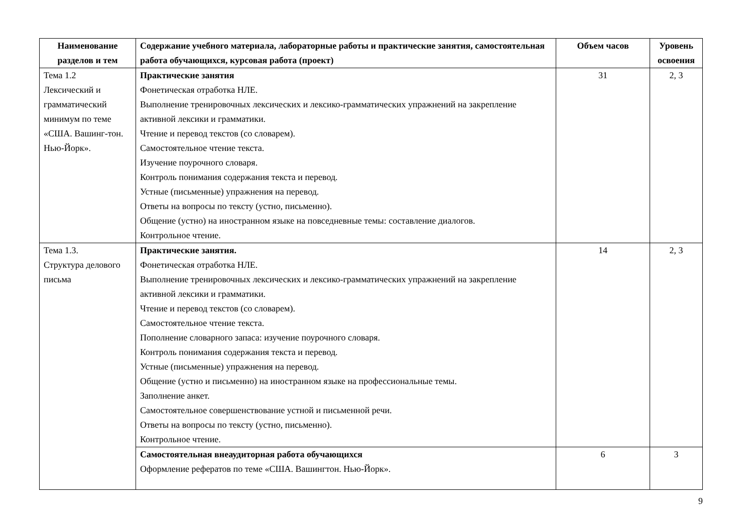| Наименование разделов и тем | Содержание учебного материала, лабораторные работы и практические занятия, самостоятельная работа обучающихся, курсовая работа (проект) | Объем часов | Уровень освоения |
| --- | --- | --- | --- |
| Тема 1.2 Лексический и грамматический минимум по теме «США. Вашинг-тон. Нью-Йорк». | Практические занятия Фонетическая отработка НЛЕ. Выполнение тренировочных лексических и лексико-грамматических упражнений на закрепление активной лексики и грамматики. Чтение и перевод текстов (со словарем). Самостоятельное чтение текста. Изучение поурочного словаря. Контроль понимания содержания текста и перевод. Устные (письменные) упражнения на перевод. Ответы на вопросы по тексту (устно, письменно). Общение (устно) на иностранном языке на повседневные темы: составление диалогов. Контрольное чтение. | 31 | 2, 3 |
| Тема 1.3. Структура делового письма | Практические занятия. Фонетическая отработка НЛЕ. Выполнение тренировочных лексических и лексико-грамматических упражнений на закрепление активной лексики и грамматики. Чтение и перевод текстов (со словарем). Самостоятельное чтение текста. Пополнение словарного запаса: изучение поурочного словаря. Контроль понимания содержания текста и перевод. Устные (письменные) упражнения на перевод. Общение (устно и письменно) на иностранном языке на профессиональные темы. Заполнение анкет. Самостоятельное совершенствование устной и письменной речи. Ответы на вопросы по тексту (устно, письменно). Контрольное чтение. | 14 | 2, 3 |
| | Самостоятельная внеаудиторная работа обучающихся Оформление рефератов по теме «США. Вашингтон. Нью-Йорк». | 6 | 3 |
9